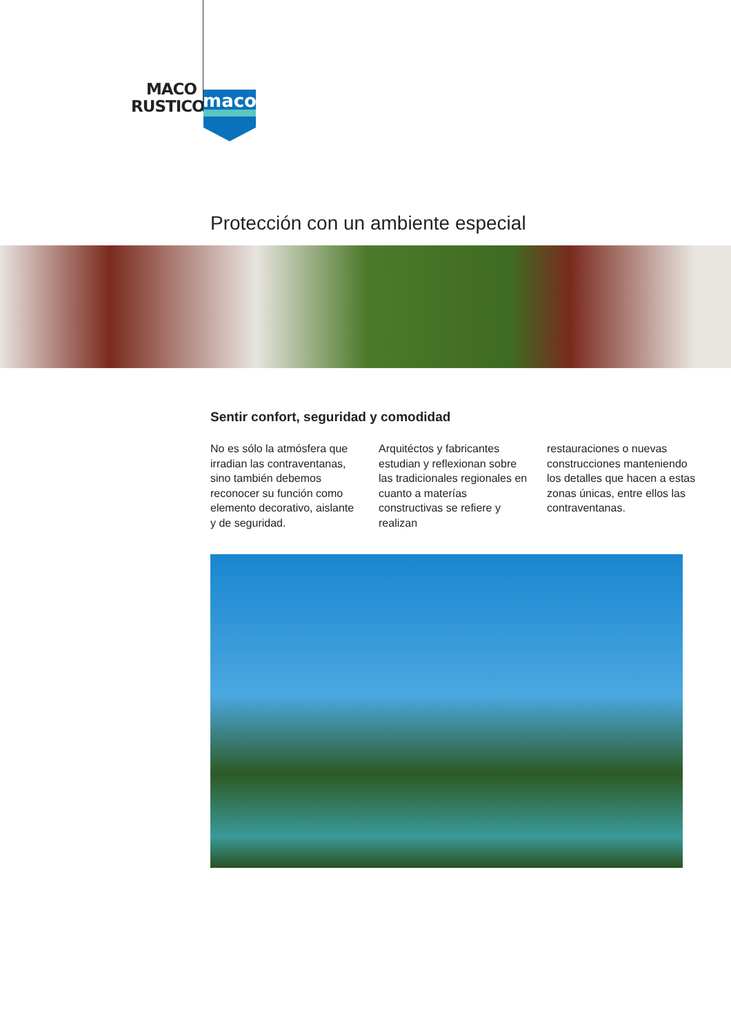MACO
RUSTICO
maco
Protección con un ambiente especial
Sentir confort, seguridad y comodidad
No es sólo la atmósfera que irradian las contraventanas, sino también debemos reconocer su función como elemento decorativo, aislante y de seguridad.
Arquitéctos y fabricantes estudian y reflexionan sobre las tradicionales regionales en cuanto a materías constructivas se refiere y realizan
restauraciones o nuevas construcciones manteniendo los detalles que hacen a estas zonas únicas, entre ellos las contraventanas.